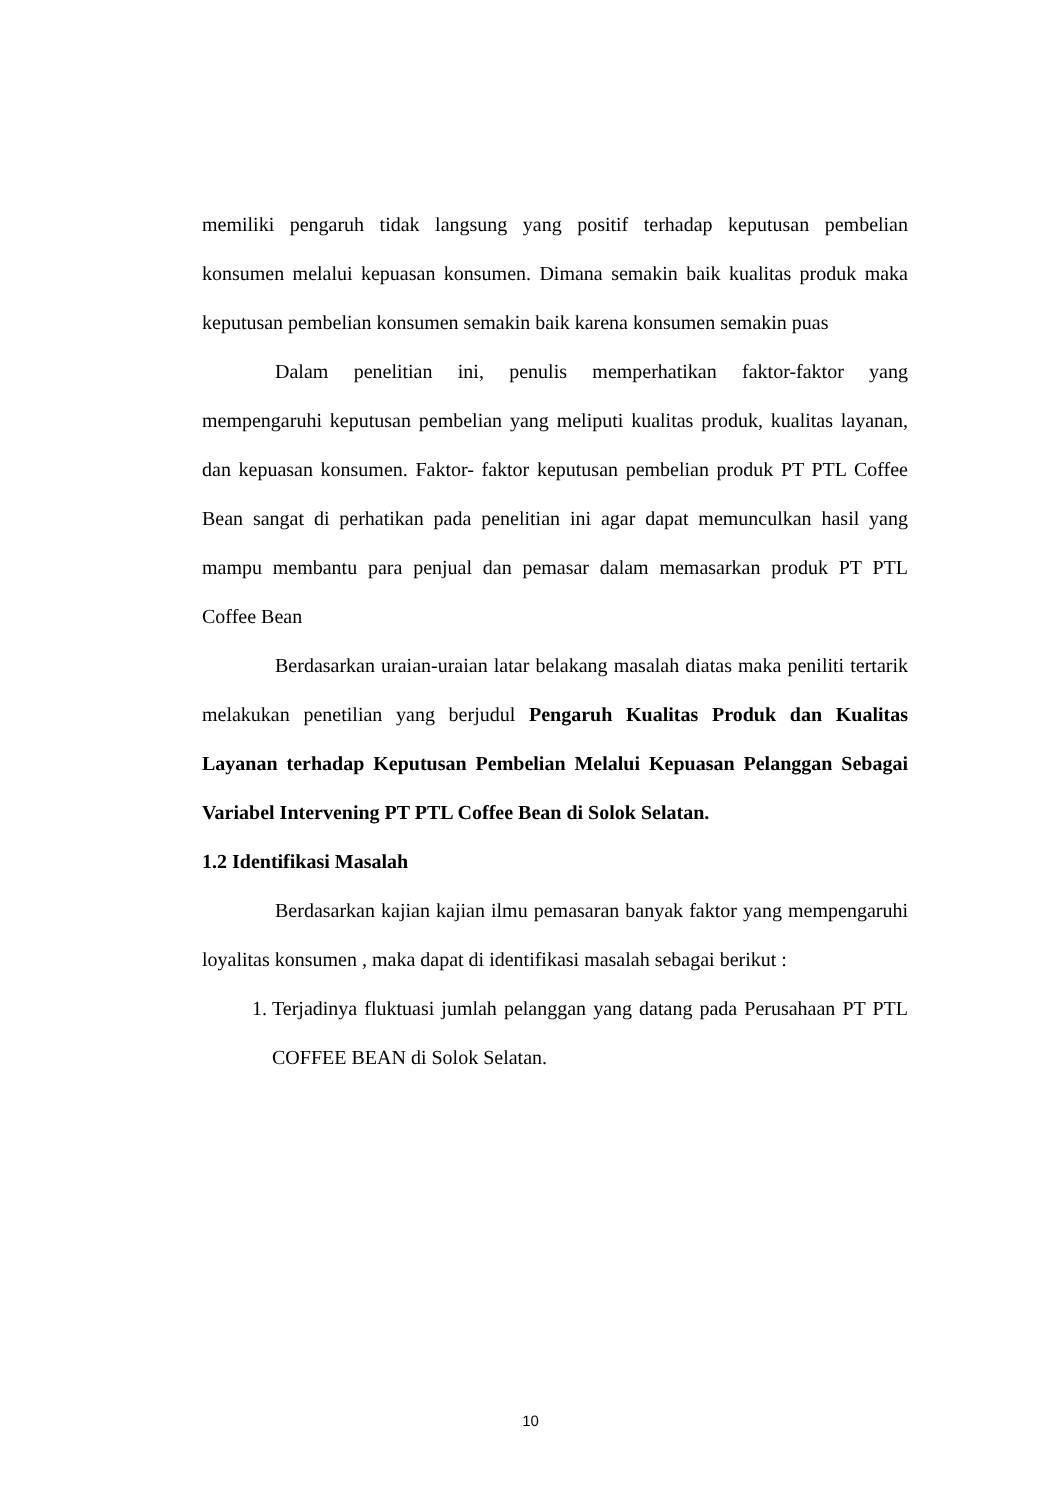memiliki pengaruh tidak langsung yang positif terhadap keputusan pembelian konsumen melalui kepuasan konsumen. Dimana semakin baik kualitas produk maka keputusan pembelian konsumen semakin baik karena konsumen semakin puas
Dalam penelitian ini, penulis memperhatikan faktor-faktor yang mempengaruhi keputusan pembelian yang meliputi kualitas produk, kualitas layanan, dan kepuasan konsumen. Faktor- faktor keputusan pembelian produk PT PTL Coffee Bean sangat di perhatikan pada penelitian ini agar dapat memunculkan hasil yang mampu membantu para penjual dan pemasar dalam memasarkan produk PT PTL Coffee Bean
Berdasarkan uraian-uraian latar belakang masalah diatas maka peniliti tertarik melakukan penetilian yang berjudul Pengaruh Kualitas Produk dan Kualitas Layanan terhadap Keputusan Pembelian Melalui Kepuasan Pelanggan Sebagai Variabel Intervening PT PTL Coffee Bean di Solok Selatan.
1.2 Identifikasi Masalah
Berdasarkan kajian kajian ilmu pemasaran banyak faktor yang mempengaruhi loyalitas konsumen , maka dapat di identifikasi masalah sebagai berikut :
1. Terjadinya fluktuasi jumlah pelanggan yang datang pada Perusahaan PT PTL COFFEE BEAN di Solok Selatan.
10